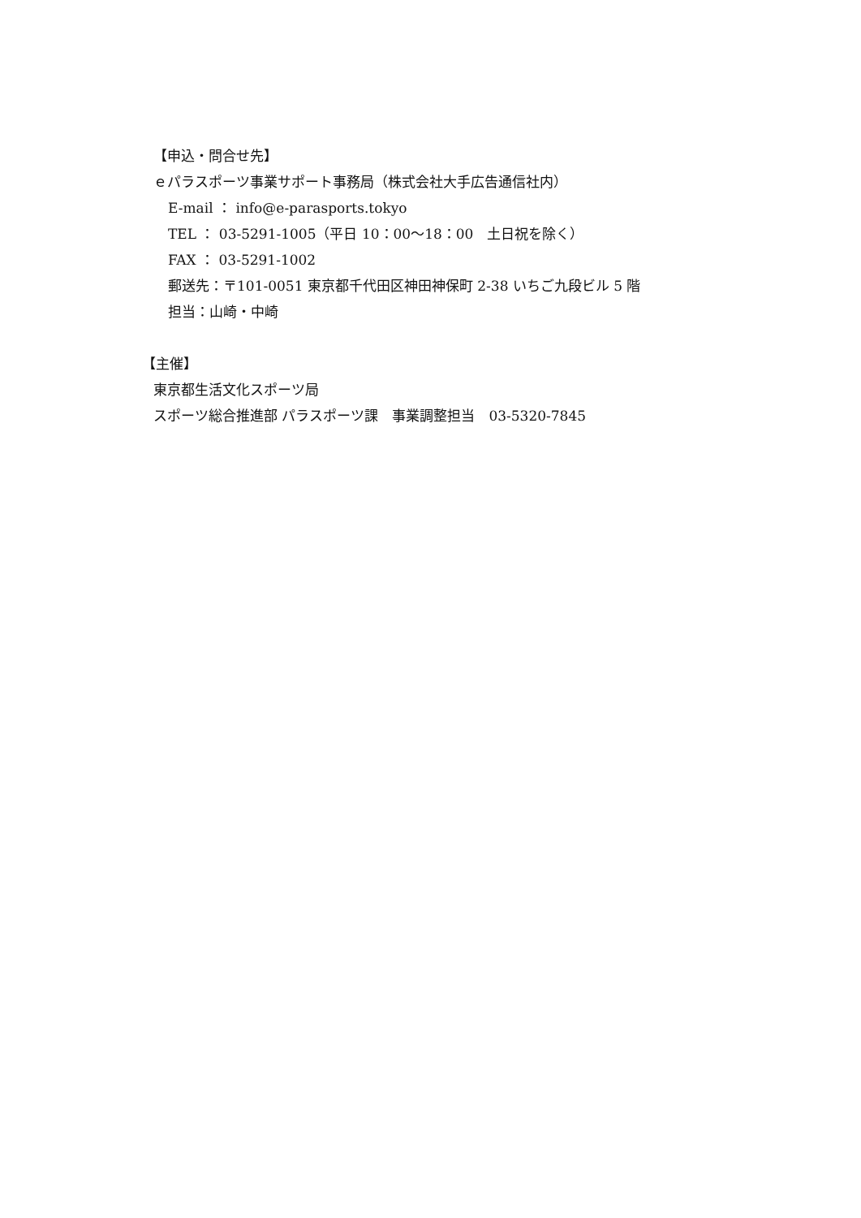【申込・問合せ先】
ｅパラスポーツ事業サポート事務局（株式会社大手広告通信社内）
E-mail ： info@e-parasports.tokyo
TEL ： 03-5291-1005（平日 10：00～18：00　土日祝を除く）
FAX ： 03-5291-1002
郵送先：〒101-0051 東京都千代田区神田神保町 2-38 いちご九段ビル 5 階
担当：山崎・中崎
【主催】
東京都生活文化スポーツ局
スポーツ総合推進部 パラスポーツ課　事業調整担当　03-5320-7845